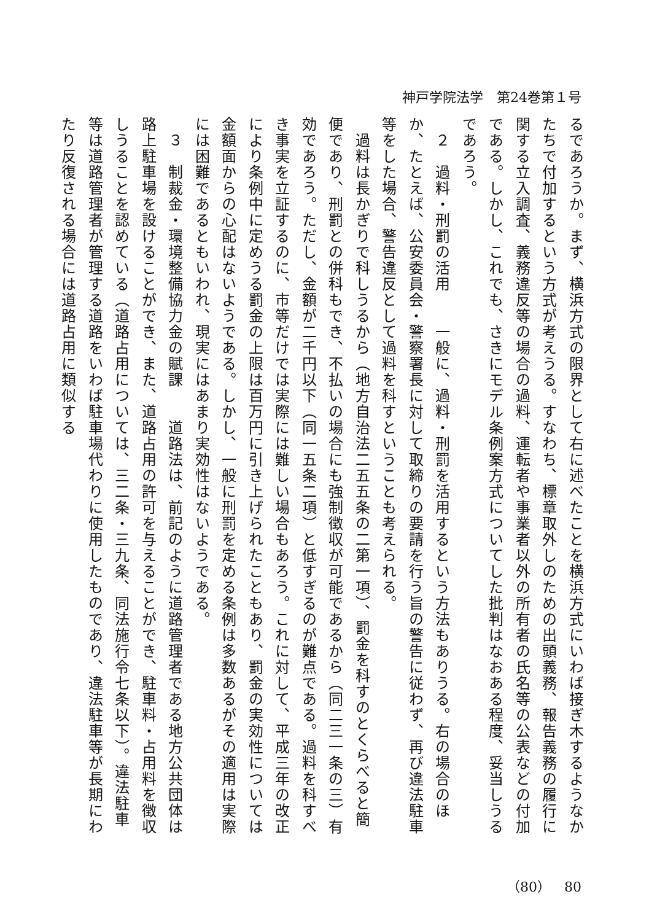神戸学院法学　第24巻第１号
るであろうか。まず、横浜方式の限界として右に述べたことを横浜方式にいわば接ぎ木するようなかたちで付加するという方式が考えうる。すなわち、標章取外しのための出頭義務、報告義務の履行に関する立入調査、義務違反等の場合の過料、運転者や事業者以外の所有者の氏名等の公表などの付加である。しかし、これでも、さきにモデル条例案方式についてした批判はなおある程度、妥当しうるであろう。
　２　過料・刑罰の活用　　一般に、過料・刑罰を活用するという方法もありうる。右の場合のほか、たとえば、公安委員会・警察署長に対して取締りの要請を行う旨の警告に従わず、再び違法駐車等をした場合、警告違反として過料を科すということも考えられる。
　過料は長かぎりで科しうるから（地方自治法二五五条の二第一項）、罰金を科すのとくらべると簡便であり、刑罰との併科もでき、不払いの場合にも強制徴収が可能であるから（同二三一条の三）有効であろう。ただし、金額が二千円以下（同一五条二項）と低すぎるのが難点である。過料を科すべき事実を立証するのに、市等だけでは実際には難しい場合もあろう。これに対して、平成三年の改正により条例中に定めうる罰金の上限は百万円に引き上げられたこともあり、罰金の実効性については金額面からの心配はないようである。しかし、一般に刑罰を定める条例は多数あるがその適用は実際には困難であるともいわれ、現実にはあまり実効性はないようである。
　３　制裁金・環境整備協力金の賦課　　道路法は、前記のように道路管理者である地方公共団体は路上駐車場を設けることができ、また、道路占用の許可を与えることができ、駐車料・占用料を徴収しうることを認めている（道路占用については、三二条・三九条、同法施行令七条以下）。違法駐車等は道路管理者が管理する道路をいわば駐車場代わりに使用したものであり、違法駐車等が長期にわたり反復される場合には道路占用に類似する
（80）　80